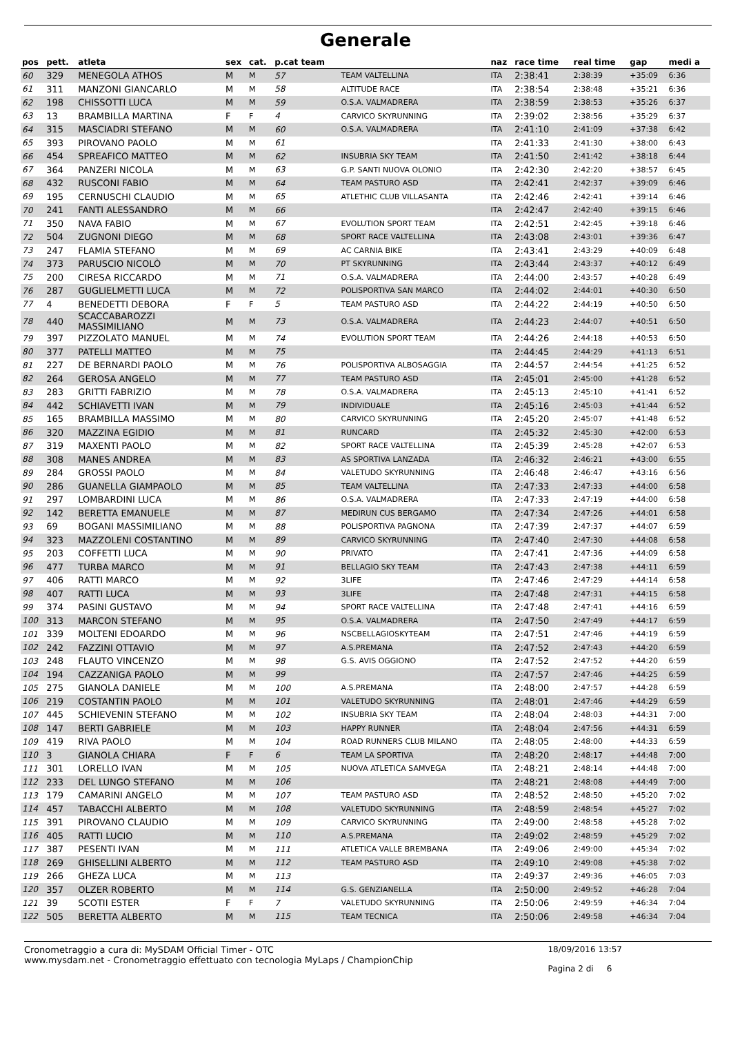Generale
| pos | pett. | atleta | sex | cat. | p.cat team | | naz | race time | real time | gap | medi a |
| --- | --- | --- | --- | --- | --- | --- | --- | --- | --- | --- | --- |
| 60 | 329 | MENEGOLA ATHOS | M | M | 57 | TEAM VALTELLINA | ITA | 2:38:41 | 2:38:39 | +35:09 | 6:36 |
| 61 | 311 | MANZONI GIANCARLO | M | M | 58 | ALTITUDE RACE | ITA | 2:38:54 | 2:38:48 | +35:21 | 6:36 |
| 62 | 198 | CHISSOTTI LUCA | M | M | 59 | O.S.A. VALMADRERA | ITA | 2:38:59 | 2:38:53 | +35:26 | 6:37 |
| 63 | 13 | BRAMBILLA MARTINA | F | F | 4 | CARVICO SKYRUNNING | ITA | 2:39:02 | 2:38:56 | +35:29 | 6:37 |
| 64 | 315 | MASCIADRI STEFANO | M | M | 60 | O.S.A. VALMADRERA | ITA | 2:41:10 | 2:41:09 | +37:38 | 6:42 |
| 65 | 393 | PIROVANO PAOLO | M | M | 61 | | ITA | 2:41:33 | 2:41:30 | +38:00 | 6:43 |
| 66 | 454 | SPREAFICO MATTEO | M | M | 62 | INSUBRIA SKY TEAM | ITA | 2:41:50 | 2:41:42 | +38:18 | 6:44 |
| 67 | 364 | PANZERI NICOLA | M | M | 63 | G.P. SANTI NUOVA OLONIO | ITA | 2:42:30 | 2:42:20 | +38:57 | 6:45 |
| 68 | 432 | RUSCONI FABIO | M | M | 64 | TEAM PASTURO ASD | ITA | 2:42:41 | 2:42:37 | +39:09 | 6:46 |
| 69 | 195 | CERNUSCHI CLAUDIO | M | M | 65 | ATLETHIC CLUB VILLASANTA | ITA | 2:42:46 | 2:42:41 | +39:14 | 6:46 |
| 70 | 241 | FANTI ALESSANDRO | M | M | 66 | | ITA | 2:42:47 | 2:42:40 | +39:15 | 6:46 |
| 71 | 350 | NAVA FABIO | M | M | 67 | EVOLUTION SPORT TEAM | ITA | 2:42:51 | 2:42:45 | +39:18 | 6:46 |
| 72 | 504 | ZUGNONI DIEGO | M | M | 68 | SPORT RACE VALTELLINA | ITA | 2:43:08 | 2:43:01 | +39:36 | 6:47 |
| 73 | 247 | FLAMIA STEFANO | M | M | 69 | AC CARNIA BIKE | ITA | 2:43:41 | 2:43:29 | +40:09 | 6:48 |
| 74 | 373 | PARUSCIO NICOLÒ | M | M | 70 | PT SKYRUNNING | ITA | 2:43:44 | 2:43:37 | +40:12 | 6:49 |
| 75 | 200 | CIRESA RICCARDO | M | M | 71 | O.S.A. VALMADRERA | ITA | 2:44:00 | 2:43:57 | +40:28 | 6:49 |
| 76 | 287 | GUGLIELMETTI LUCA | M | M | 72 | POLISPORTIVA SAN MARCO | ITA | 2:44:02 | 2:44:01 | +40:30 | 6:50 |
| 77 | 4 | BENEDETTI DEBORA | F | F | 5 | TEAM PASTURO ASD | ITA | 2:44:22 | 2:44:19 | +40:50 | 6:50 |
| 78 | 440 | SCACCABAROZZI MASSIMILIANO | M | M | 73 | O.S.A. VALMADRERA | ITA | 2:44:23 | 2:44:07 | +40:51 | 6:50 |
| 79 | 397 | PIZZOLATO MANUEL | M | M | 74 | EVOLUTION SPORT TEAM | ITA | 2:44:26 | 2:44:18 | +40:53 | 6:50 |
| 80 | 377 | PATELLI MATTEO | M | M | 75 | | ITA | 2:44:45 | 2:44:29 | +41:13 | 6:51 |
| 81 | 227 | DE BERNARDI PAOLO | M | M | 76 | POLISPORTIVA ALBOSAGGIA | ITA | 2:44:57 | 2:44:54 | +41:25 | 6:52 |
| 82 | 264 | GEROSA ANGELO | M | M | 77 | TEAM PASTURO ASD | ITA | 2:45:01 | 2:45:00 | +41:28 | 6:52 |
| 83 | 283 | GRITTI FABRIZIO | M | M | 78 | O.S.A. VALMADRERA | ITA | 2:45:13 | 2:45:10 | +41:41 | 6:52 |
| 84 | 442 | SCHIAVETTI IVAN | M | M | 79 | INDIVIDUALE | ITA | 2:45:16 | 2:45:03 | +41:44 | 6:52 |
| 85 | 165 | BRAMBILLA MASSIMO | M | M | 80 | CARVICO SKYRUNNING | ITA | 2:45:20 | 2:45:07 | +41:48 | 6:52 |
| 86 | 320 | MAZZINA EGIDIO | M | M | 81 | RUNCARD | ITA | 2:45:32 | 2:45:30 | +42:00 | 6:53 |
| 87 | 319 | MAXENTI PAOLO | M | M | 82 | SPORT RACE VALTELLINA | ITA | 2:45:39 | 2:45:28 | +42:07 | 6:53 |
| 88 | 308 | MANES ANDREA | M | M | 83 | AS SPORTIVA LANZADA | ITA | 2:46:32 | 2:46:21 | +43:00 | 6:55 |
| 89 | 284 | GROSSI PAOLO | M | M | 84 | VALETUDO SKYRUNNING | ITA | 2:46:48 | 2:46:47 | +43:16 | 6:56 |
| 90 | 286 | GUANELLA GIAMPAOLO | M | M | 85 | TEAM VALTELLINA | ITA | 2:47:33 | 2:47:33 | +44:00 | 6:58 |
| 91 | 297 | LOMBARDINI LUCA | M | M | 86 | O.S.A. VALMADRERA | ITA | 2:47:33 | 2:47:19 | +44:00 | 6:58 |
| 92 | 142 | BERETTA EMANUELE | M | M | 87 | MEDIRUN CUS BERGAMO | ITA | 2:47:34 | 2:47:26 | +44:01 | 6:58 |
| 93 | 69 | BOGANI MASSIMILIANO | M | M | 88 | POLISPORTIVA PAGNONA | ITA | 2:47:39 | 2:47:37 | +44:07 | 6:59 |
| 94 | 323 | MAZZOLENI COSTANTINO | M | M | 89 | CARVICO SKYRUNNING | ITA | 2:47:40 | 2:47:30 | +44:08 | 6:58 |
| 95 | 203 | COFFETTI LUCA | M | M | 90 | PRIVATO | ITA | 2:47:41 | 2:47:36 | +44:09 | 6:58 |
| 96 | 477 | TURBA MARCO | M | M | 91 | BELLAGIO SKY TEAM | ITA | 2:47:43 | 2:47:38 | +44:11 | 6:59 |
| 97 | 406 | RATTI MARCO | M | M | 92 | 3LIFE | ITA | 2:47:46 | 2:47:29 | +44:14 | 6:58 |
| 98 | 407 | RATTI LUCA | M | M | 93 | 3LIFE | ITA | 2:47:48 | 2:47:31 | +44:15 | 6:58 |
| 99 | 374 | PASINI GUSTAVO | M | M | 94 | SPORT RACE VALTELLINA | ITA | 2:47:48 | 2:47:41 | +44:16 | 6:59 |
| 100 | 313 | MARCON STEFANO | M | M | 95 | O.S.A. VALMADRERA | ITA | 2:47:50 | 2:47:49 | +44:17 | 6:59 |
| 101 | 339 | MOLTENI EDOARDO | M | M | 96 | NSCBELLAGIOSKYTEAM | ITA | 2:47:51 | 2:47:46 | +44:19 | 6:59 |
| 102 | 242 | FAZZINI OTTAVIO | M | M | 97 | A.S.PREMANA | ITA | 2:47:52 | 2:47:43 | +44:20 | 6:59 |
| 103 | 248 | FLAUTO VINCENZO | M | M | 98 | G.S. AVIS OGGIONO | ITA | 2:47:52 | 2:47:52 | +44:20 | 6:59 |
| 104 | 194 | CAZZANIGA PAOLO | M | M | 99 | | ITA | 2:47:57 | 2:47:46 | +44:25 | 6:59 |
| 105 | 275 | GIANOLA DANIELE | M | M | 100 | A.S.PREMANA | ITA | 2:48:00 | 2:47:57 | +44:28 | 6:59 |
| 106 | 219 | COSTANTIN PAOLO | M | M | 101 | VALETUDO SKYRUNNING | ITA | 2:48:01 | 2:47:46 | +44:29 | 6:59 |
| 107 | 445 | SCHIEVENIN STEFANO | M | M | 102 | INSUBRIA SKY TEAM | ITA | 2:48:04 | 2:48:03 | +44:31 | 7:00 |
| 108 | 147 | BERTI GABRIELE | M | M | 103 | HAPPY RUNNER | ITA | 2:48:04 | 2:47:56 | +44:31 | 6:59 |
| 109 | 419 | RIVA PAOLO | M | M | 104 | ROAD RUNNERS CLUB MILANO | ITA | 2:48:05 | 2:48:00 | +44:33 | 6:59 |
| 110 | 3 | GIANOLA CHIARA | F | F | 6 | TEAM LA SPORTIVA | ITA | 2:48:20 | 2:48:17 | +44:48 | 7:00 |
| 111 | 301 | LORELLO IVAN | M | M | 105 | NUOVA ATLETICA SAMVEGA | ITA | 2:48:21 | 2:48:14 | +44:48 | 7:00 |
| 112 | 233 | DEL LUNGO STEFANO | M | M | 106 | | ITA | 2:48:21 | 2:48:08 | +44:49 | 7:00 |
| 113 | 179 | CAMARINI ANGELO | M | M | 107 | TEAM PASTURO ASD | ITA | 2:48:52 | 2:48:50 | +45:20 | 7:02 |
| 114 | 457 | TABACCHI ALBERTO | M | M | 108 | VALETUDO SKYRUNNING | ITA | 2:48:59 | 2:48:54 | +45:27 | 7:02 |
| 115 | 391 | PIROVANO CLAUDIO | M | M | 109 | CARVICO SKYRUNNING | ITA | 2:49:00 | 2:48:58 | +45:28 | 7:02 |
| 116 | 405 | RATTI LUCIO | M | M | 110 | A.S.PREMANA | ITA | 2:49:02 | 2:48:59 | +45:29 | 7:02 |
| 117 | 387 | PESENTI IVAN | M | M | 111 | ATLETICA VALLE BREMBANA | ITA | 2:49:06 | 2:49:00 | +45:34 | 7:02 |
| 118 | 269 | GHISELLINI ALBERTO | M | M | 112 | TEAM PASTURO ASD | ITA | 2:49:10 | 2:49:08 | +45:38 | 7:02 |
| 119 | 266 | GHEZA LUCA | M | M | 113 | | ITA | 2:49:37 | 2:49:36 | +46:05 | 7:03 |
| 120 | 357 | OLZER ROBERTO | M | M | 114 | G.S. GENZIANELLA | ITA | 2:50:00 | 2:49:52 | +46:28 | 7:04 |
| 121 | 39 | SCOTII ESTER | F | F | 7 | VALETUDO SKYRUNNING | ITA | 2:50:06 | 2:49:59 | +46:34 | 7:04 |
| 122 | 505 | BERETTA ALBERTO | M | M | 115 | TEAM TECNICA | ITA | 2:50:06 | 2:49:58 | +46:34 | 7:04 |
Cronometraggio a cura di: MySDAM Official Timer - OTC
www.mysdam.net - Cronometraggio effettuato con tecnologia MyLaps / ChampionChip
18/09/2016 13:57
Pagina 2 di 6